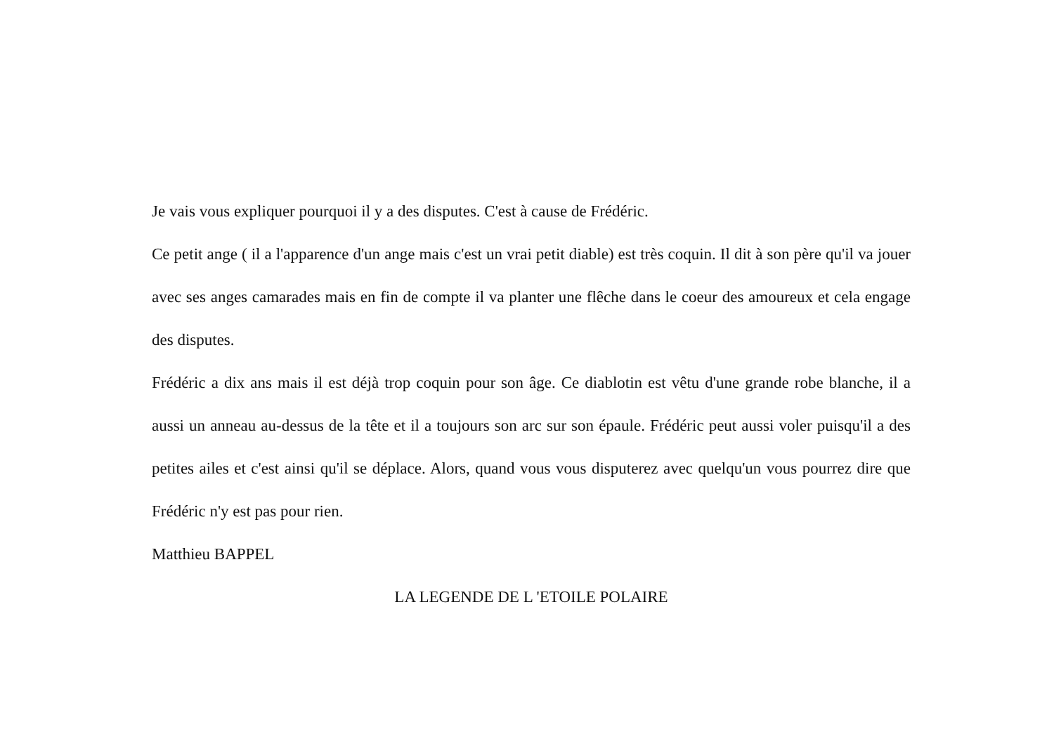Je vais vous expliquer pourquoi il y a des disputes. C'est à cause de Frédéric.
Ce petit ange ( il a l'apparence d'un ange mais c'est un vrai petit diable) est très coquin. Il dit à son père qu'il va jouer avec ses anges camarades mais en fin de compte il va planter une flêche dans le coeur des amoureux et cela engage des disputes.
Frédéric a dix ans mais il est déjà trop coquin pour son âge. Ce diablotin est vêtu d'une grande robe blanche, il a aussi un anneau au-dessus de la tête et il a toujours son arc sur son épaule. Frédéric peut aussi voler puisqu'il a des petites ailes et c'est ainsi qu'il se déplace. Alors, quand vous vous disputerez avec quelqu'un vous pourrez dire que Frédéric n'y est pas pour rien.
Matthieu BAPPEL
LA LEGENDE DE L 'ETOILE POLAIRE